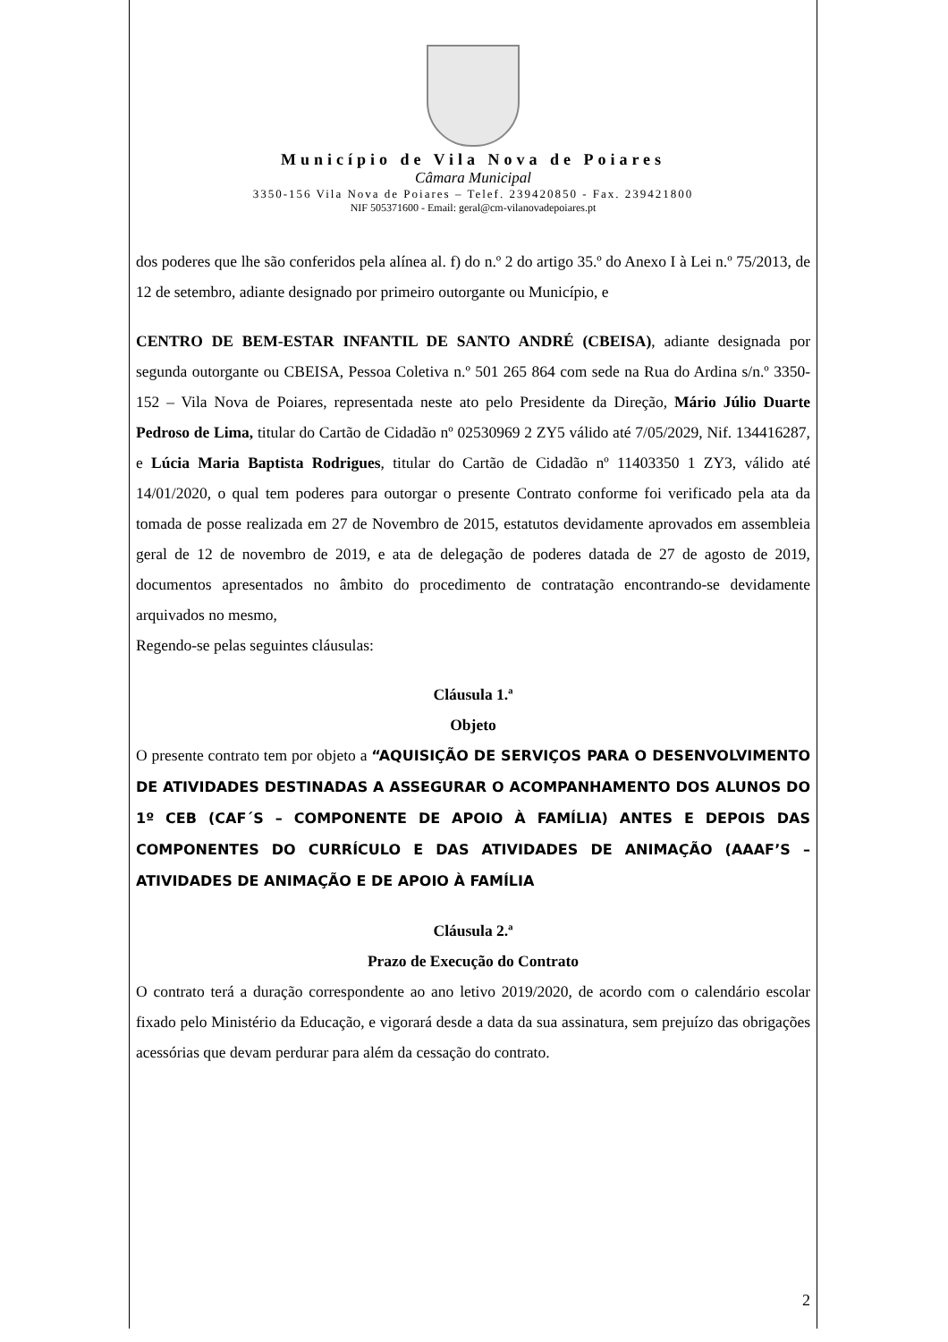Município de Vila Nova de Poiares
Câmara Municipal
3350-156 Vila Nova de Poiares – Telef. 239420850 - Fax. 239421800
NIF 505371600 - Email: geral@cm-vilanovadepoiares.pt
dos poderes que lhe são conferidos pela alínea al. f) do n.º 2 do artigo 35.º do Anexo I à Lei n.º 75/2013, de 12 de setembro, adiante designado por primeiro outorgante ou Município, e
CENTRO DE BEM-ESTAR INFANTIL DE SANTO ANDRÉ (CBEISA), adiante designada por segunda outorgante ou CBEISA, Pessoa Coletiva n.º 501 265 864 com sede na Rua do Ardina s/n.º 3350-152 – Vila Nova de Poiares, representada neste ato pelo Presidente da Direção, Mário Júlio Duarte Pedroso de Lima, titular do Cartão de Cidadão nº 02530969 2 ZY5 válido até 7/05/2029, Nif. 134416287, e Lúcia Maria Baptista Rodrigues, titular do Cartão de Cidadão nº 11403350 1 ZY3, válido até 14/01/2020, o qual tem poderes para outorgar o presente Contrato conforme foi verificado pela ata da tomada de posse realizada em 27 de Novembro de 2015, estatutos devidamente aprovados em assembleia geral de 12 de novembro de 2019, e ata de delegação de poderes datada de 27 de agosto de 2019, documentos apresentados no âmbito do procedimento de contratação encontrando-se devidamente arquivados no mesmo,
Regendo-se pelas seguintes cláusulas:
Cláusula 1.ª
Objeto
O presente contrato tem por objeto a “AQUISIÇÃO DE SERVIÇOS PARA O DESENVOLVIMENTO DE ATIVIDADES DESTINADAS A ASSEGURAR O ACOMPANHAMENTO DOS ALUNOS DO 1º CEB (CAF´S – COMPONENTE DE APOIO À FAMÍLIA) ANTES E DEPOIS DAS COMPONENTES DO CURRÍCULO E DAS ATIVIDADES DE ANIMAÇÃO (AAAF’S – ATIVIDADES DE ANIMAÇÃO E DE APOIO À FAMÍLIA
Cláusula 2.ª
Prazo de Execução do Contrato
O contrato terá a duração correspondente ao ano letivo 2019/2020, de acordo com o calendário escolar fixado pelo Ministério da Educação, e vigorará desde a data da sua assinatura, sem prejuízo das obrigações acessórias que devam perdurar para além da cessação do contrato.
2